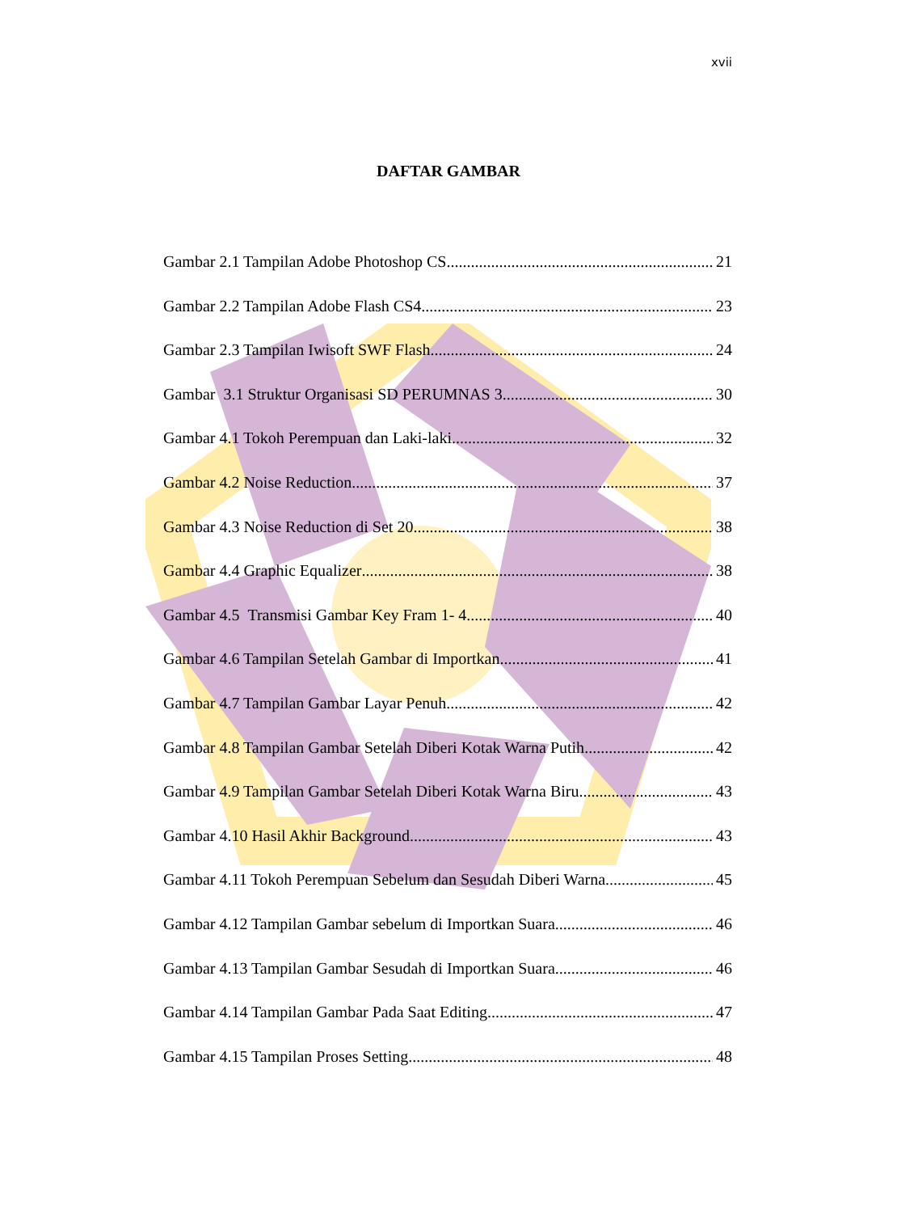xvii
DAFTAR GAMBAR
Gambar 2.1 Tampilan Adobe Photoshop CS 21
Gambar 2.2 Tampilan Adobe Flash CS4 23
Gambar 2.3 Tampilan Iwisoft SWF Flash 24
Gambar 3.1 Struktur Organisasi SD PERUMNAS 3 30
Gambar 4.1 Tokoh Perempuan dan Laki-laki 32
Gambar 4.2 Noise Reduction 37
Gambar 4.3 Noise Reduction di Set 20 38
Gambar 4.4 Graphic Equalizer 38
Gambar 4.5 Transmisi Gambar Key Fram 1- 4 40
Gambar 4.6 Tampilan Setelah Gambar di Importkan 41
Gambar 4.7 Tampilan Gambar Layar Penuh 42
Gambar 4.8 Tampilan Gambar Setelah Diberi Kotak Warna Putih 42
Gambar 4.9 Tampilan Gambar Setelah Diberi Kotak Warna Biru 43
Gambar 4.10 Hasil Akhir Background 43
Gambar 4.11 Tokoh Perempuan Sebelum dan Sesudah Diberi Warna 45
Gambar 4.12 Tampilan Gambar sebelum di Importkan Suara 46
Gambar 4.13 Tampilan Gambar Sesudah di Importkan Suara 46
Gambar 4.14 Tampilan Gambar Pada Saat Editing 47
Gambar 4.15 Tampilan Proses Setting 48